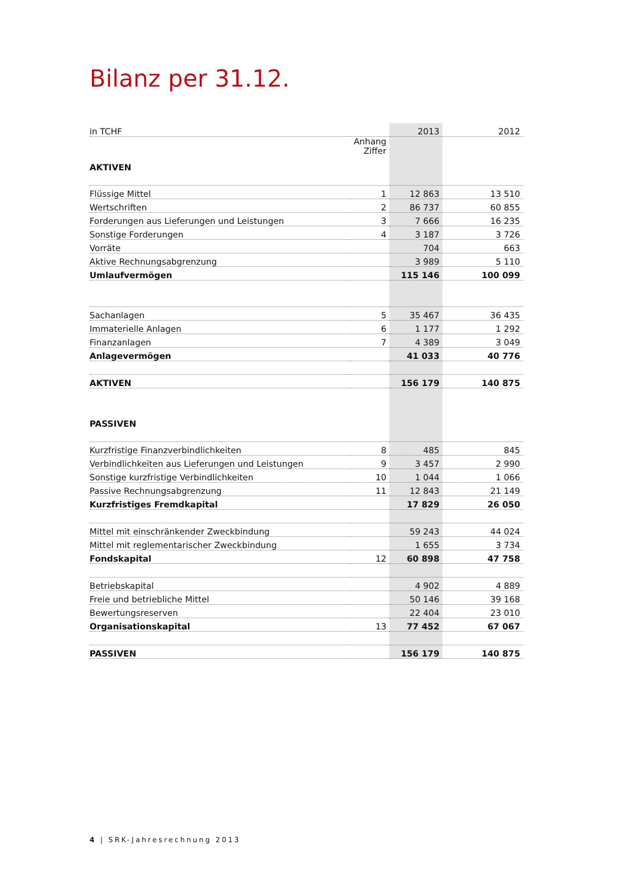Bilanz per 31.12.
| in TCHF | | 2013 | 2012 |
| --- | --- | --- | --- |
| AKTIVEN | Anhang Ziffer | | |
| Flüssige Mittel | 1 | 12 863 | 13 510 |
| Wertschriften | 2 | 86 737 | 60 855 |
| Forderungen aus Lieferungen und Leistungen | 3 | 7 666 | 16 235 |
| Sonstige Forderungen | 4 | 3 187 | 3 726 |
| Vorräte | | 704 | 663 |
| Aktive Rechnungsabgrenzung | | 3 989 | 5 110 |
| Umlaufvermögen | | 115 146 | 100 099 |
| Sachanlagen | 5 | 35 467 | 36 435 |
| Immaterielle Anlagen | 6 | 1 177 | 1 292 |
| Finanzanlagen | 7 | 4 389 | 3 049 |
| Anlagevermögen | | 41 033 | 40 776 |
| AKTIVEN | | 156 179 | 140 875 |
| PASSIVEN | | | |
| Kurzfristige Finanzverbindlichkeiten | 8 | 485 | 845 |
| Verbindlichkeiten aus Lieferungen und Leistungen | 9 | 3 457 | 2 990 |
| Sonstige kurzfristige Verbindlichkeiten | 10 | 1 044 | 1 066 |
| Passive Rechnungsabgrenzung | 11 | 12 843 | 21 149 |
| Kurzfristiges Fremdkapital | | 17 829 | 26 050 |
| Mittel mit einschränkender Zweckbindung | | 59 243 | 44 024 |
| Mittel mit reglementarischer Zweckbindung | | 1 655 | 3 734 |
| Fondskapital | 12 | 60 898 | 47 758 |
| Betriebskapital | | 4 902 | 4 889 |
| Freie und betriebliche Mittel | | 50 146 | 39 168 |
| Bewertungsreserven | | 22 404 | 23 010 |
| Organisationskapital | 13 | 77 452 | 67 067 |
| PASSIVEN | | 156 179 | 140 875 |
4 | SRK-Jahresrechnung 2013